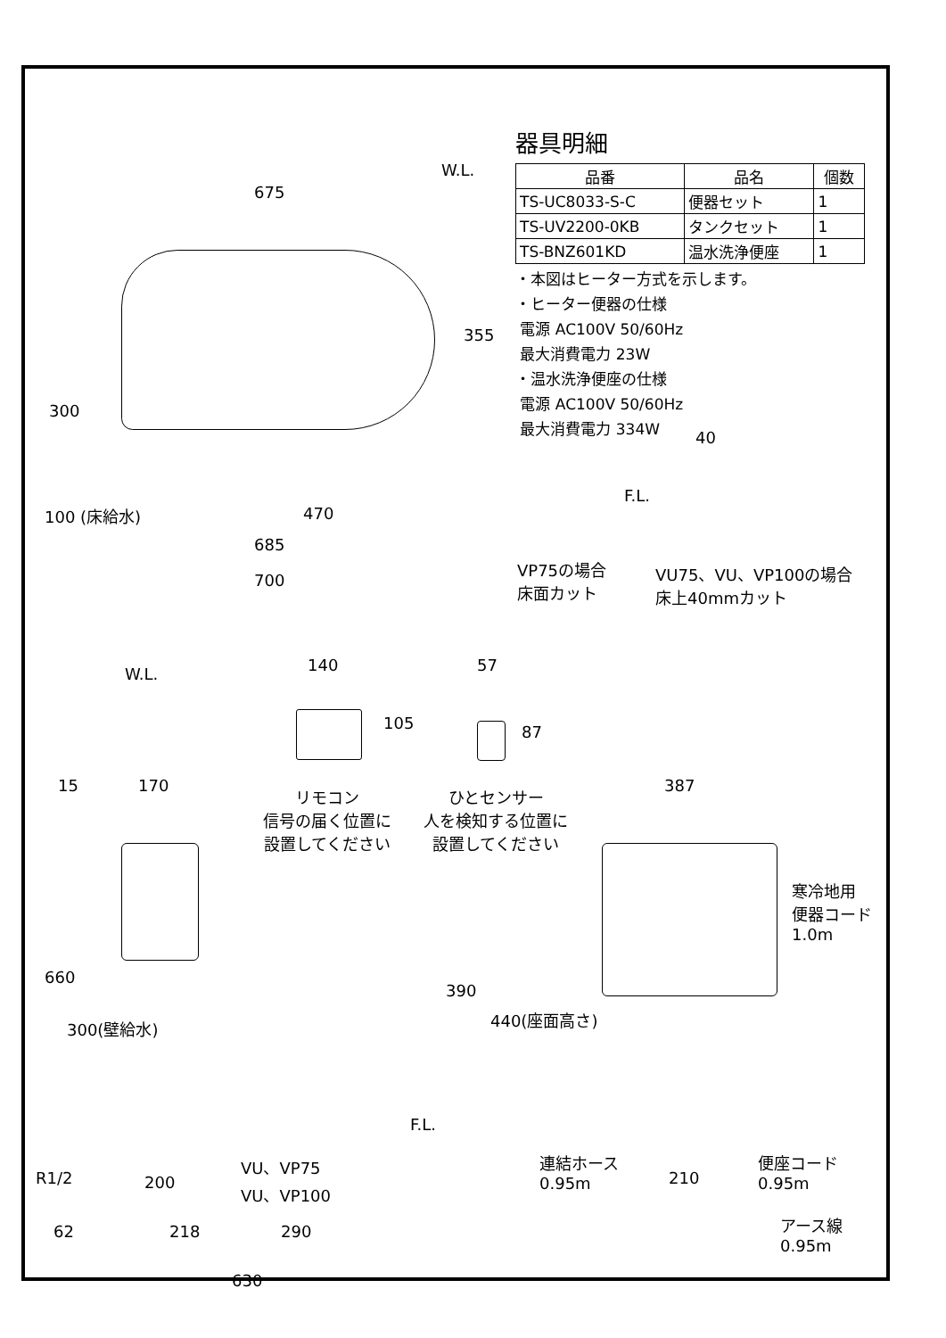器具明細
| 品番 | 品名 | 個数 |
| --- | --- | --- |
| TS-UC8033-S-C | 便器セット | 1 |
| TS-UV2200-0KB | タンクセット | 1 |
| TS-BNZ601KD | 温水洗浄便座 | 1 |
・本図はヒーター方式を示します。
・ヒーター便器の仕様
電源 AC100V 50/60Hz
最大消費電力 23W
・温水洗浄便座の仕様
電源 AC100V 50/60Hz
最大消費電力 334W
W.L.
675
355
300
100 (床給水) 470
685
700
40
F.L.
VP75の場合
床面カット
VU75、VU、VP100の場合
床上40mmカット
140
105
57
87
リモコン
信号の届く位置に
設置してください
ひとセンサー
人を検知する位置に
設置してください
W.L.
15 170 387
660
300(壁給水)
390
440(座面高さ)
F.L.
寒冷地用
便器コード
1.0m
R1/2
VU、VP75
VU、VP100
200
連結ホース
0.95m
210
便座コード
0.95m
62 218 290
アース線
0.95m
630